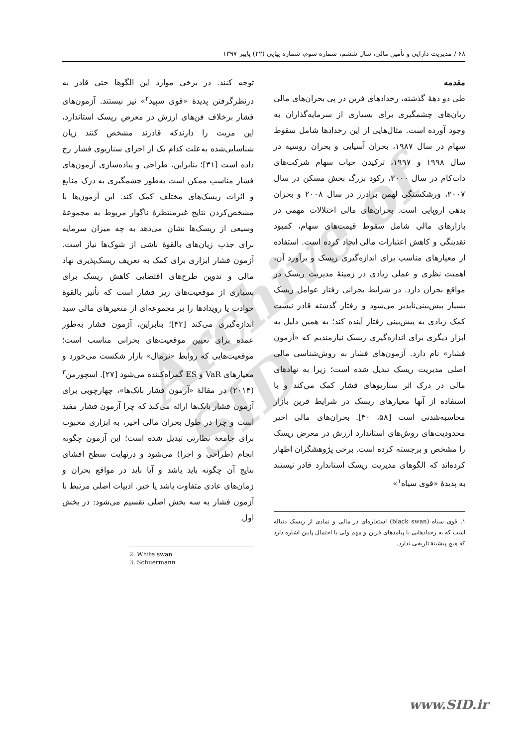Archive of SID
۶۸ / مدیریت دارایی و تأمین مالی، سال ششم، شماره سوم، شماره پیاپی (۲۲) پاییز ۱۳۹۷
مقدمه
طی دو دهۀ گذشته، رخدادهای فرین در پی بحران‌های مالی زیان‌های چشمگیری برای بسیاری از سرمایه‌گذاران به وجود آورده است. مثال‌هایی از این رخدادها شامل سقوط سهام در سال ۱۹۸۷، بحران آسیایی و بحران روسیه در سال ۱۹۹۸ و ۱۹۹۷، ترکیدن حباب سهام شرکت‌های دات‌کام در سال ۲۰۰۰، رکود بزرگ بخش مسکن در سال ۲۰۰۷، ورشکستگی لهمن برادرز در سال ۲۰۰۸ و بحران بدهی اروپایی است. بحران‌های مالی اختلالات مهمی در بازارهای مالی شامل سقوط قیمت‌های سهام، کمبود نقدینگی و کاهش اعتبارات مالی ایجاد کرده است. استفاده از معیارهای مناسب برای اندازه‌گیری ریسک و برآورد آن، اهمیت نظری و عملی زیادی در زمینۀ مدیریت ریسک در مواقع بحران دارد. در شرایط بحرانی رفتار عوامل ریسک بسیار پیش‌بینی‌ناپذیر می‌شود و رفتار گذشته قادر نیست کمک زیادی به پیش‌بینی رفتار آینده کند؛ به همین دلیل به ابزار دیگری برای اندازه‌گیری ریسک نیازمندیم که «آزمون فشار» نام دارد. آزمون‌های فشار به روش‌شناسی مالی اصلی مدیریت ریسک تبدیل شده است؛ زیرا به نهادهای مالی در درک اثر سناریوهای فشار کمک می‌کند و با استفاده از آنها معیارهای ریسک در شرایط فرین بازار محاسبه‌شدنی است [۵۸، ۴۰]. بحران‌های مالی اخیر محدودیت‌های روش‌های استاندارد ارزش در معرض ریسک را مشخص و برجسته کرده است. برخی پژوهشگران اظهار کرده‌اند که الگوهای مدیریت ریسک استاندارد قادر نیستند به پدیدۀ «قوی سیاه<sup>۱</sup>»
۱. قوی سیاه (black swan) استعاره‌ای در مالی و نمادی از ریسک دنباله است که به رخدادهایی با پیامدهای فرین و مهم ولی با احتمال پایین اشاره دارد که هیچ پیشینۀ تاریخی ندارد.
توجه کنند. در برخی موارد این الگوها حتی قادر به درنظرگرفتن پدیدۀ «قوی سپید<sup>۲</sup>» نیز نیستند. آزمون‌های فشار برخلاف فن‌های ارزش در معرض ریسک استاندارد، این مزیت را دارندکه قادرند مشخص کنند زیان شناسایی‌شده به‌علت کدام یک از اجزای سناریوی فشار رخ داده است [۳۱]؛ بنابراین، طراحی و پیاده‌سازی آزمون‌های فشار مناسب ممکن است به‌طور چشمگیری به درک منابع و اثرات ریسک‌های مختلف کمک کند. این آزمون‌ها با مشخص‌کردن نتایج غیرمنتظرۀ ناگوار مربوط به مجموعۀ وسیعی از ریسک‌ها نشان می‌دهد به چه میزان سرمایه برای جذب زیان‌های بالقوۀ ناشی از شوک‌ها نیاز است. آزمون فشار ابزاری برای کمک به تعریف ریسک‌پذیری نهاد مالی و تدوین طرح‌های اقتضایی کاهش ریسک برای بسیاری از موقعیت‌های زیر فشار است که تأثیر بالقوۀ حوادث یا رویدادها را بر مجموعه‌ای از متغیرهای مالی سبد اندازه‌گیری می‌کند [۴۲]؛ بنابراین، آزمون فشار به‌طور عمده برای تعیین موقعیت‌های بحرانی مناسب است؛ موقعیت‌هایی که روابط «نرمال» بازار شکست می‌خورد و معیارهای VaR و ES گمراه‌کننده می‌شود [۲۷]. اسچورمن<sup>۳</sup> (۲۰۱۴) در مقالۀ «آزمون فشار بانک‌ها»، چهارچوبی برای آزمون فشار بانک‌ها ارائه می‌کند که چرا آزمون فشار مفید است و چرا در طول بحران مالی اخیر، به ابزاری محبوب برای جامعۀ نظارتی تبدیل شده است؛ این آزمون چگونه انجام (طراحی و اجرا) می‌شود و درنهایت سطح افشای نتایج آن چگونه باید باشد و آیا باید در مواقع بحران و زمان‌های عادی متفاوت باشد یا خیر. ادبیات اصلی مرتبط با آزمون فشار به سه بخش اصلی تقسیم می‌شود: در بخش اول
2. White swan
3. Schuermann
www.SID.ir